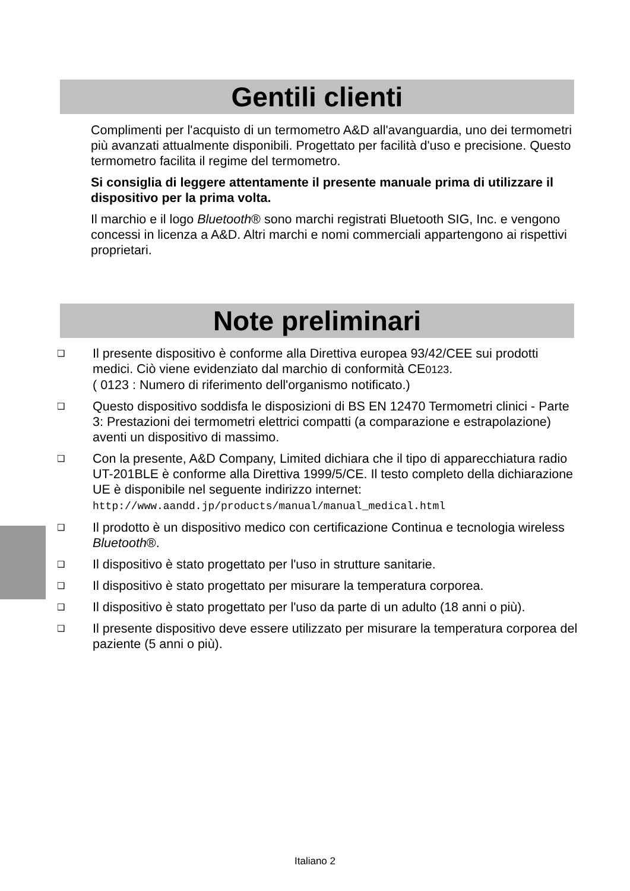Gentili clienti
Complimenti per l'acquisto di un termometro A&D all'avanguardia, uno dei termometri più avanzati attualmente disponibili. Progettato per facilità d'uso e precisione. Questo termometro facilita il regime del termometro.
Si consiglia di leggere attentamente il presente manuale prima di utilizzare il dispositivo per la prima volta.
Il marchio e il logo Bluetooth® sono marchi registrati Bluetooth SIG, Inc. e vengono concessi in licenza a A&D. Altri marchi e nomi commerciali appartengono ai rispettivi proprietari.
Note preliminari
❑
Il presente dispositivo è conforme alla Direttiva europea 93/42/CEE sui prodotti medici. Ciò viene evidenziato dal marchio di conformità CE0123.
( 0123 : Numero di riferimento dell'organismo notificato.)
❑
Questo dispositivo soddisfa le disposizioni di BS EN 12470 Termometri clinici - Parte 3: Prestazioni dei termometri elettrici compatti (a comparazione e estrapolazione) aventi un dispositivo di massimo.
❑
Con la presente, A&D Company, Limited dichiara che il tipo di apparecchiatura radio UT-201BLE è conforme alla Direttiva 1999/5/CE. Il testo completo della dichiarazione UE è disponibile nel seguente indirizzo internet:
http://www.aandd.jp/products/manual/manual_medical.html
❑
Il prodotto è un dispositivo medico con certificazione Continua e tecnologia wireless Bluetooth®.
❑
Il dispositivo è stato progettato per l'uso in strutture sanitarie.
❑
Il dispositivo è stato progettato per misurare la temperatura corporea.
❑
Il dispositivo è stato progettato per l'uso da parte di un adulto (18 anni o più).
❑
Il presente dispositivo deve essere utilizzato per misurare la temperatura corporea del paziente (5 anni o più).
Italiano 2